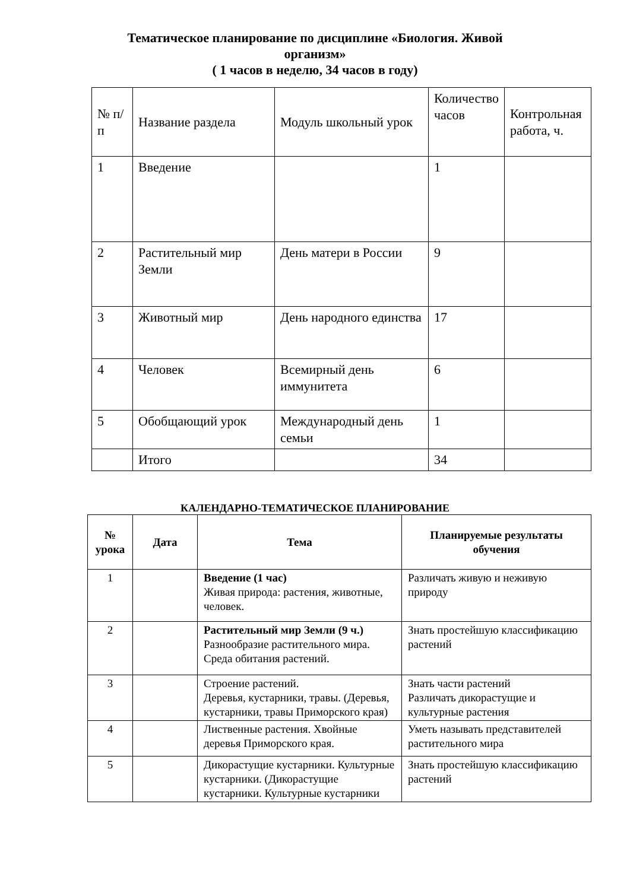Тематическое планирование по дисциплине «Биология. Живой организм»
( 1 часов в неделю, 34 часов в году)
| № п/п | Название раздела | Модуль школьный урок | Количество часов | Контрольная работа, ч. |
| 1 | Введение | | 1 | |
| 2 | Растительный мир Земли | День матери в России | 9 | |
| 3 | Животный мир | День народного единства | 17 | |
| 4 | Человек | Всемирный день иммунитета | 6 | |
| 5 | Обобщающий урок | Международный день семьи | 1 | |
| | Итого | | 34 | |
КАЛЕНДАРНО-ТЕМАТИЧЕСКОЕ ПЛАНИРОВАНИЕ
| № урока | Дата | Тема | Планируемые результаты обучения |
| --- | --- | --- | --- |
| 1 | | Введение (1 час) Живая природа: растения, животные, человек. | Различать живую и неживую природу |
| 2 | | Растительный мир Земли (9 ч.) Разнообразие растительного мира. Среда обитания растений. | Знать простейшую классификацию растений |
| 3 | | Строение растений. Деревья, кустарники, травы. (Деревья, кустарники, травы Приморского края) | Знать части растений Различать дикорастущие и культурные растения |
| 4 | | Лиственные растения. Хвойные деревья Приморского края. | Уметь называть представителей растительного мира |
| 5 | | Дикорастущие кустарники. Культурные кустарники. (Дикорастущие кустарники. Культурные кустарники | Знать простейшую классификацию растений |